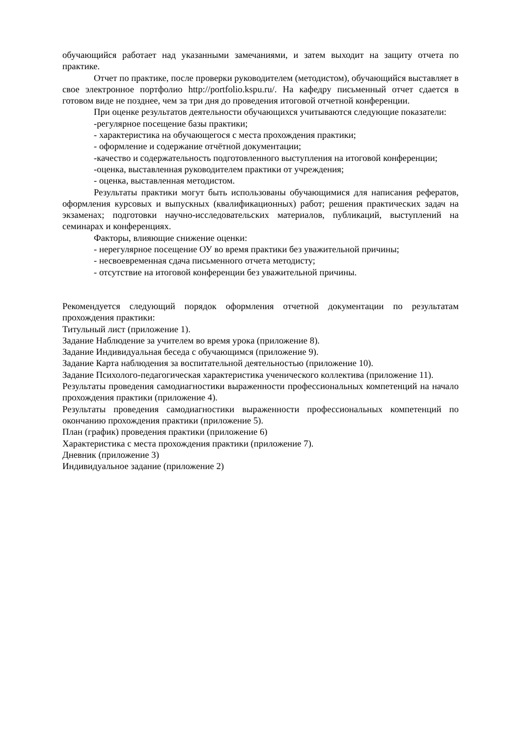обучающийся работает над указанными замечаниями, и затем выходит на защиту отчета по практике.
Отчет по практике, после проверки руководителем (методистом), обучающийся выставляет в свое электронное портфолио http://portfolio.kspu.ru/. На кафедру письменный отчет сдается в готовом виде не позднее, чем за три дня до проведения итоговой отчетной конференции.
При оценке результатов деятельности обучающихся учитываются следующие показатели:
-регулярное посещение базы практики;
- характеристика на обучающегося с места прохождения практики;
- оформление и содержание отчётной документации;
-качество и содержательность подготовленного выступления на итоговой конференции;
-оценка, выставленная руководителем практики от учреждения;
- оценка, выставленная методистом.
Результаты практики могут быть использованы обучающимися для написания рефератов, оформления курсовых и выпускных (квалификационных) работ; решения практических задач на экзаменах; подготовки научно-исследовательских материалов, публикаций, выступлений на семинарах и конференциях.
Факторы, влияющие снижение оценки:
- нерегулярное посещение ОУ во время практики без уважительной причины;
- несвоевременная сдача письменного отчета методисту;
- отсутствие на итоговой конференции без уважительной причины.
Рекомендуется следующий порядок оформления отчетной документации по результатам прохождения практики:
Титульный лист (приложение 1).
Задание Наблюдение за учителем во время урока (приложение 8).
Задание Индивидуальная беседа с обучающимся (приложение 9).
Задание Карта наблюдения за воспитательной деятельностью (приложение 10).
Задание Психолого-педагогическая характеристика ученического коллектива (приложение 11).
Результаты проведения самодиагностики выраженности профессиональных компетенций на начало прохождения практики (приложение 4).
Результаты проведения самодиагностики выраженности профессиональных компетенций по окончанию прохождения практики (приложение 5).
План (график) проведения практики (приложение 6)
Характеристика с места прохождения практики (приложение 7).
Дневник (приложение 3)
Индивидуальное задание (приложение 2)